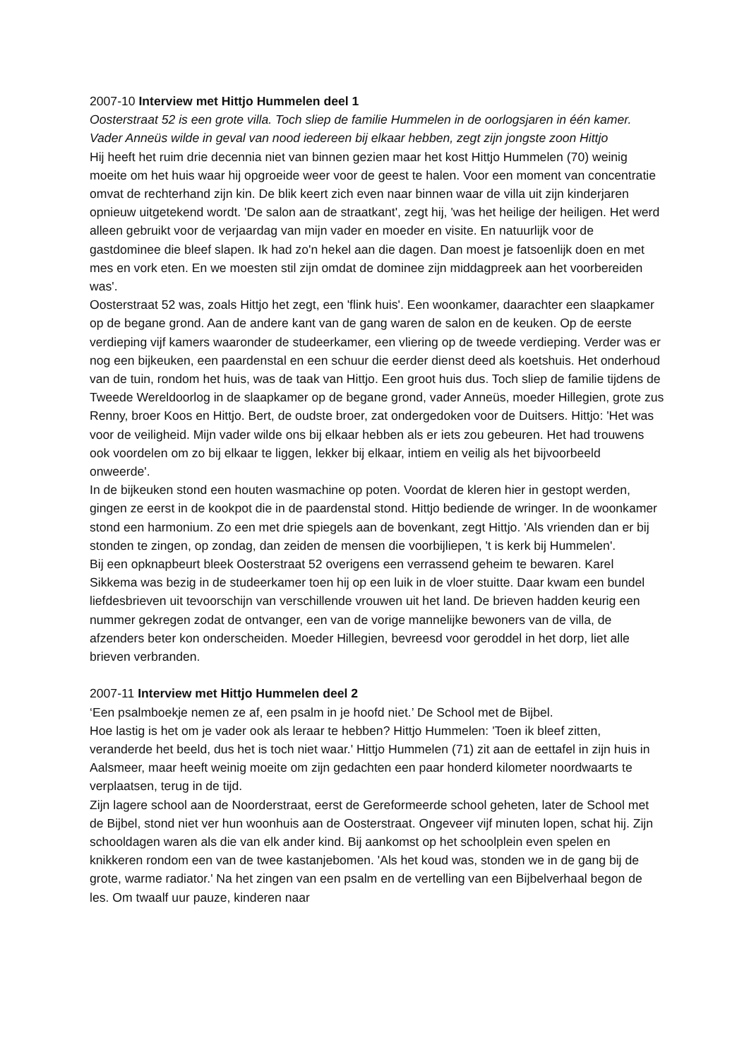2007-10 Interview met Hittjo Hummelen deel 1
Oosterstraat 52 is een grote villa. Toch sliep de familie Hummelen in de oorlogsjaren in één kamer. Vader Anneüs wilde in geval van nood iedereen bij elkaar hebben, zegt zijn jongste zoon Hittjo
Hij heeft het ruim drie decennia niet van binnen gezien maar het kost Hittjo Hummelen (70) weinig moeite om het huis waar hij opgroeide weer voor de geest te halen. Voor een moment van concentratie omvat de rechterhand zijn kin. De blik keert zich even naar binnen waar de villa uit zijn kinderjaren opnieuw uitgetekend wordt. 'De salon aan de straatkant', zegt hij, 'was het heilige der heiligen. Het werd alleen gebruikt voor de verjaardag van mijn vader en moeder en visite. En natuurlijk voor de gastdominee die bleef slapen. Ik had zo'n hekel aan die dagen. Dan moest je fatsoenlijk doen en met mes en vork eten. En we moesten stil zijn omdat de dominee zijn middagpreek aan het voorbereiden was'.
Oosterstraat 52 was, zoals Hittjo het zegt, een 'flink huis'. Een woonkamer, daarachter een slaapkamer op de begane grond. Aan de andere kant van de gang waren de salon en de keuken. Op de eerste verdieping vijf kamers waaronder de studeerkamer, een vliering op de tweede verdieping. Verder was er nog een bijkeuken, een paardenstal en een schuur die eerder dienst deed als koetshuis. Het onderhoud van de tuin, rondom het huis, was de taak van Hittjo. Een groot huis dus. Toch sliep de familie tijdens de Tweede Wereldoorlog in de slaapkamer op de begane grond, vader Anneüs, moeder Hillegien, grote zus Renny, broer Koos en Hittjo. Bert, de oudste broer, zat ondergedoken voor de Duitsers. Hittjo: 'Het was voor de veiligheid. Mijn vader wilde ons bij elkaar hebben als er iets zou gebeuren. Het had trouwens ook voordelen om zo bij elkaar te liggen, lekker bij elkaar, intiem en veilig als het bijvoorbeeld onweerde'.
In de bijkeuken stond een houten wasmachine op poten. Voordat de kleren hier in gestopt werden, gingen ze eerst in de kookpot die in de paardenstal stond. Hittjo bediende de wringer. In de woonkamer stond een harmonium. Zo een met drie spiegels aan de bovenkant, zegt Hittjo. 'Als vrienden dan er bij stonden te zingen, op zondag, dan zeiden de mensen die voorbijliepen, 't is kerk bij Hummelen'.
Bij een opknapbeurt bleek Oosterstraat 52 overigens een verrassend geheim te bewaren. Karel Sikkema was bezig in de studeerkamer toen hij op een luik in de vloer stuitte. Daar kwam een bundel liefdesbrieven uit tevoorschijn van verschillende vrouwen uit het land. De brieven hadden keurig een nummer gekregen zodat de ontvanger, een van de vorige mannelijke bewoners van de villa, de afzenders beter kon onderscheiden. Moeder Hillegien, bevreesd voor geroddel in het dorp, liet alle brieven verbranden.
2007-11 Interview met Hittjo Hummelen deel 2
‘Een psalmboekje nemen ze af, een psalm in je hoofd niet.’ De School met de Bijbel.
Hoe lastig is het om je vader ook als leraar te hebben? Hittjo Hummelen: 'Toen ik bleef zitten, veranderde het beeld, dus het is toch niet waar.' Hittjo Hummelen (71) zit aan de eettafel in zijn huis in Aalsmeer, maar heeft weinig moeite om zijn gedachten een paar honderd kilometer noordwaarts te verplaatsen, terug in de tijd.
Zijn lagere school aan de Noorderstraat, eerst de Gereformeerde school geheten, later de School met de Bijbel, stond niet ver hun woonhuis aan de Oosterstraat. Ongeveer vijf minuten lopen, schat hij. Zijn schooldagen waren als die van elk ander kind. Bij aankomst op het schoolplein even spelen en knikkeren rondom een van de twee kastanjebomen. 'Als het koud was, stonden we in de gang bij de grote, warme radiator.' Na het zingen van een psalm en de vertelling van een Bijbelverhaal begon de les. Om twaalf uur pauze, kinderen naar